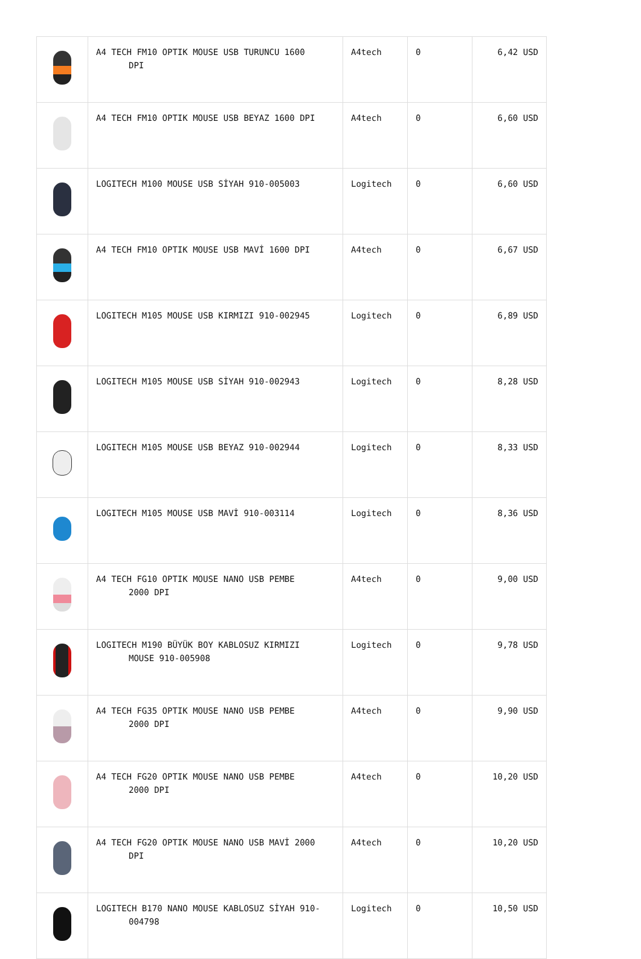| | A4 TECH FM10 OPTIK MOUSE USB TURUNCU 1600 DPI | A4tech | 0 | 6,42 USD |
| | A4 TECH FM10 OPTIK MOUSE USB BEYAZ 1600 DPI | A4tech | 0 | 6,60 USD |
| | LOGITECH M100 MOUSE USB SİYAH 910-005003 | Logitech | 0 | 6,60 USD |
| | A4 TECH FM10 OPTIK MOUSE USB MAVİ 1600 DPI | A4tech | 0 | 6,67 USD |
| | LOGITECH M105 MOUSE USB KIRMIZI 910-002945 | Logitech | 0 | 6,89 USD |
| | LOGITECH M105 MOUSE USB SİYAH 910-002943 | Logitech | 0 | 8,28 USD |
| | LOGITECH M105 MOUSE USB BEYAZ 910-002944 | Logitech | 0 | 8,33 USD |
| | LOGITECH M105 MOUSE USB MAVİ 910-003114 | Logitech | 0 | 8,36 USD |
| | A4 TECH FG10 OPTIK MOUSE NANO USB PEMBE 2000 DPI | A4tech | 0 | 9,00 USD |
| | LOGITECH M190 BÜYÜK BOY KABLOSUZ KIRMIZI MOUSE 910-005908 | Logitech | 0 | 9,78 USD |
| | A4 TECH FG35 OPTIK MOUSE NANO USB PEMBE 2000 DPI | A4tech | 0 | 9,90 USD |
| | A4 TECH FG20 OPTIK MOUSE NANO USB PEMBE 2000 DPI | A4tech | 0 | 10,20 USD |
| | A4 TECH FG20 OPTIK MOUSE NANO USB MAVİ 2000 DPI | A4tech | 0 | 10,20 USD |
| | LOGITECH B170 NANO MOUSE KABLOSUZ SİYAH 910- 004798 | Logitech | 0 | 10,50 USD |